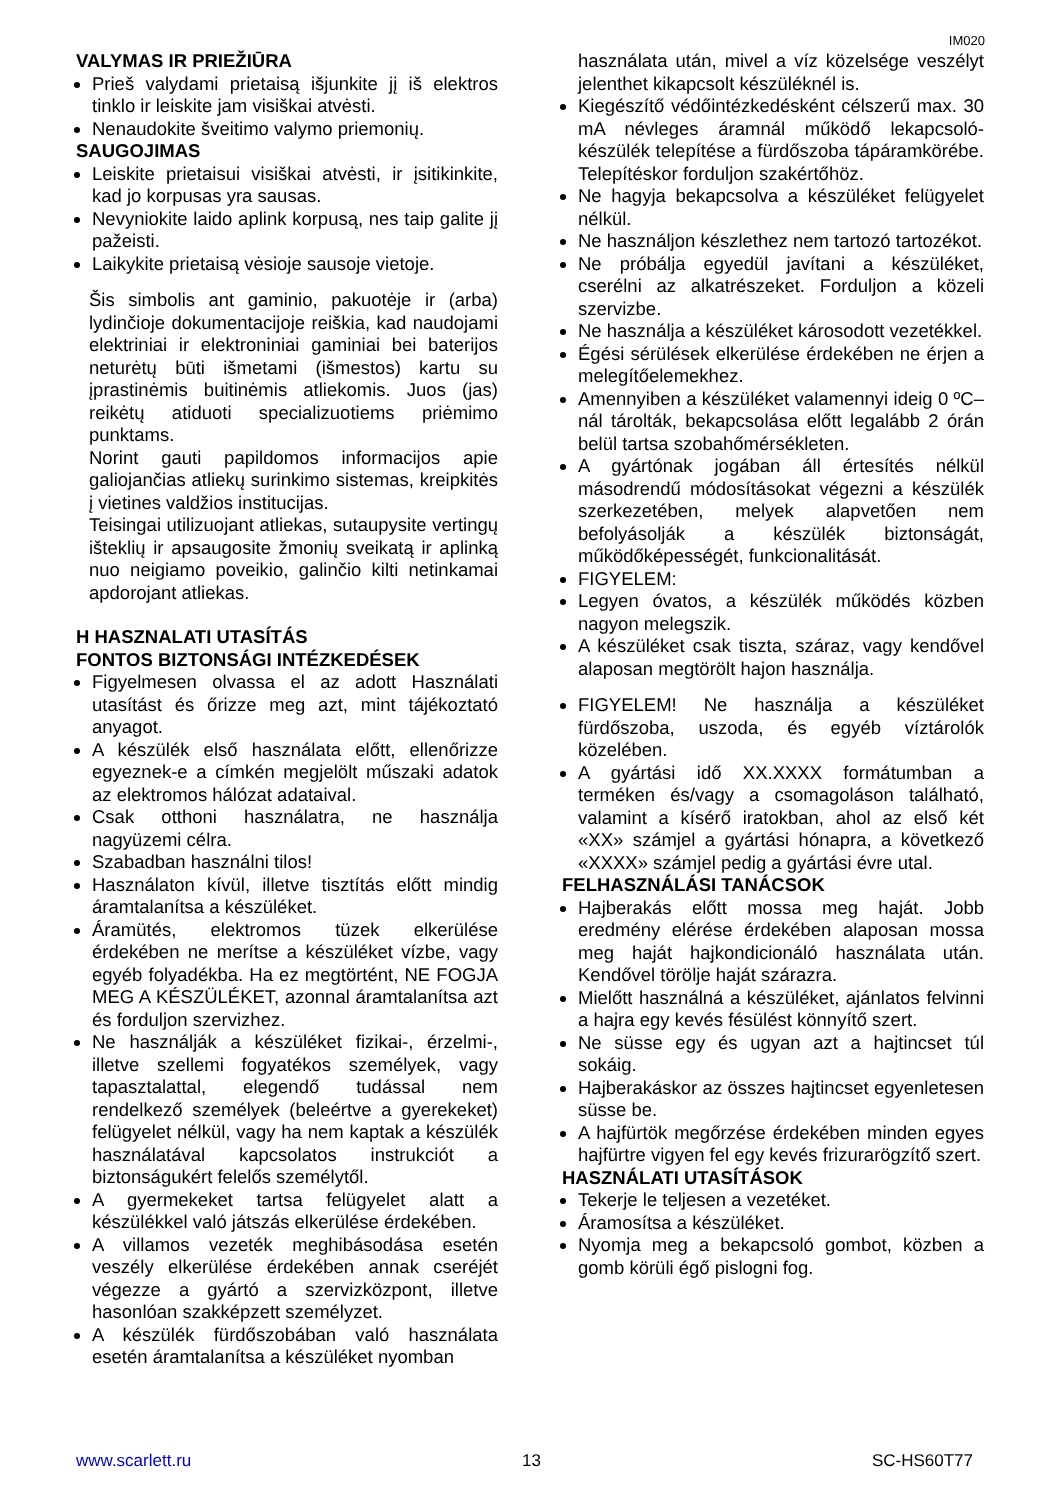IM020
VALYMAS IR PRIEŽIŪRA
Prieš valydami prietaisą išjunkite jį iš elektros tinklo ir leiskite jam visiškai atvėsti.
Nenaudokite šveitimo valymo priemonių.
SAUGOJIMAS
Leiskite prietaisui visiškai atvėsti, ir įsitikinkite, kad jo korpusas yra sausas.
Nevyniokite laido aplink korpusą, nes taip galite jį pažeisti.
Laikykite prietaisą vėsioje sausoje vietoje.
Šis simbolis ant gaminio, pakuotėje ir (arba) lydinčioje dokumentacijoje reiškia, kad naudojami elektriniai ir elektroniniai gaminiai bei baterijos neturėtų būti išmetami (išmestos) kartu su įprastinėmis buitinėmis atliekomis. Juos (jas) reikėtų atiduoti specializuotiems priėmimo punktams.
Norint gauti papildomos informacijos apie galiojančias atliekų surinkimo sistemas, kreipkitės į vietines valdžios institucijas.
Teisingai utilizuojant atliekas, sutaupysite vertingų išteklių ir apsaugosite žmonių sveikatą ir aplinką nuo neigiamo poveikio, galinčio kilti netinkamai apdorojant atliekas.
H HASZNALATI UTASÍTÁS
FONTOS BIZTONSÁGI INTÉZKEDÉSEK
Figyelmesen olvassa el az adott Használati utasítást és őrizze meg azt, mint tájékoztató anyagot.
A készülék első használata előtt, ellenőrizze egyeznek-e a címkén megjelölt műszaki adatok az elektromos hálózat adataival.
Csak otthoni használatra, ne használja nagyüzemi célra.
Szabadban használni tilos!
Használaton kívül, illetve tisztítás előtt mindig áramtalanítsa a készüléket.
Áramütés, elektromos tüzek elkerülése érdekében ne merítse a készüléket vízbe, vagy egyéb folyadékba. Ha ez megtörtént, NE FOGJA MEG A KÉSZÜLÉKET, azonnal áramtalanítsa azt és forduljon szervizhez.
Ne használják a készüléket fizikai-, érzelmi-, illetve szellemi fogyatékos személyek, vagy tapasztalattal, elegendő tudással nem rendelkező személyek (beleértve a gyerekeket) felügyelet nélkül, vagy ha nem kaptak a készülék használatával kapcsolatos instrukciót a biztonságukért felelős személytől.
A gyermekeket tartsa felügyelet alatt a készülékkel való játszás elkerülése érdekében.
A villamos vezeték meghibásodása esetén veszély elkerülése érdekében annak cseréjét végezze a gyártó a szervizközpont, illetve hasonlóan szakképzett személyzet.
A készülék fürdőszobában való használata esetén áramtalanítsa a készüléket nyomban
használata után, mivel a víz közelsége veszélyt jelenthet kikapcsolt készüléknél is.
Kiegészítő védőintézkedésként célszerű max. 30 mA névleges áramnál működő lekapcsoló-készülék telepítése a fürdőszoba tápáramkörébe. Telepítéskor forduljon szakértőhöz.
Ne hagyja bekapcsolva a készüléket felügyelet nélkül.
Ne használjon készlethez nem tartozó tartozékot.
Ne próbálja egyedül javítani a készüléket, cserélni az alkatrészeket. Forduljon a közeli szervizbe.
Ne használja a készüléket károsodott vezetékkel.
Égési sérülések elkerülése érdekében ne érjen a melegítőelemekhez.
Amennyiben a készüléket valamennyi ideig 0 ºC–nál tárolták, bekapcsolása előtt legalább 2 órán belül tartsa szobahőmérsékleten.
A gyártónak jogában áll értesítés nélkül másodrendű módosításokat végezni a készülék szerkezetében, melyek alapvetően nem befolyásolják a készülék biztonságát, működőképességét, funkcionalitását.
FIGYELEM:
Legyen óvatos, a készülék működés közben nagyon melegszik.
A készüléket csak tiszta, száraz, vagy kendővel alaposan megtörölt hajon használja.
FIGYELEM! Ne használja a készüléket fürdőszoba, uszoda, és egyéb víztárolók közelében.
A gyártási idő XX.XXXX formátumban a terméken és/vagy a csomagoláson található, valamint a kísérő iratokban, ahol az első két «XX» számjel a gyártási hónapra, a következő «XXXX» számjel pedig a gyártási évre utal.
FELHASZNÁLÁSI TANÁCSOK
Hajberakás előtt mossa meg haját. Jobb eredmény elérése érdekében alaposan mossa meg haját hajkondicionáló használata után. Kendővel törölje haját szárazra.
Mielőtt használná a készüléket, ajánlatos felvinni a hajra egy kevés fésülést könnyítő szert.
Ne süsse egy és ugyan azt a hajtincset túl sokáig.
Hajberakáskor az összes hajtincset egyenletesen süsse be.
A hajfürtök megőrzése érdekében minden egyes hajfürtre vigyen fel egy kevés frizurarögzítő szert.
HASZNÁLATI UTASÍTÁSOK
Tekerje le teljesen a vezetéket.
Áramosítsa a készüléket.
Nyomja meg a bekapcsoló gombot, közben a gomb körüli égő pislogni fog.
www.scarlett.ru 13 SC-HS60T77